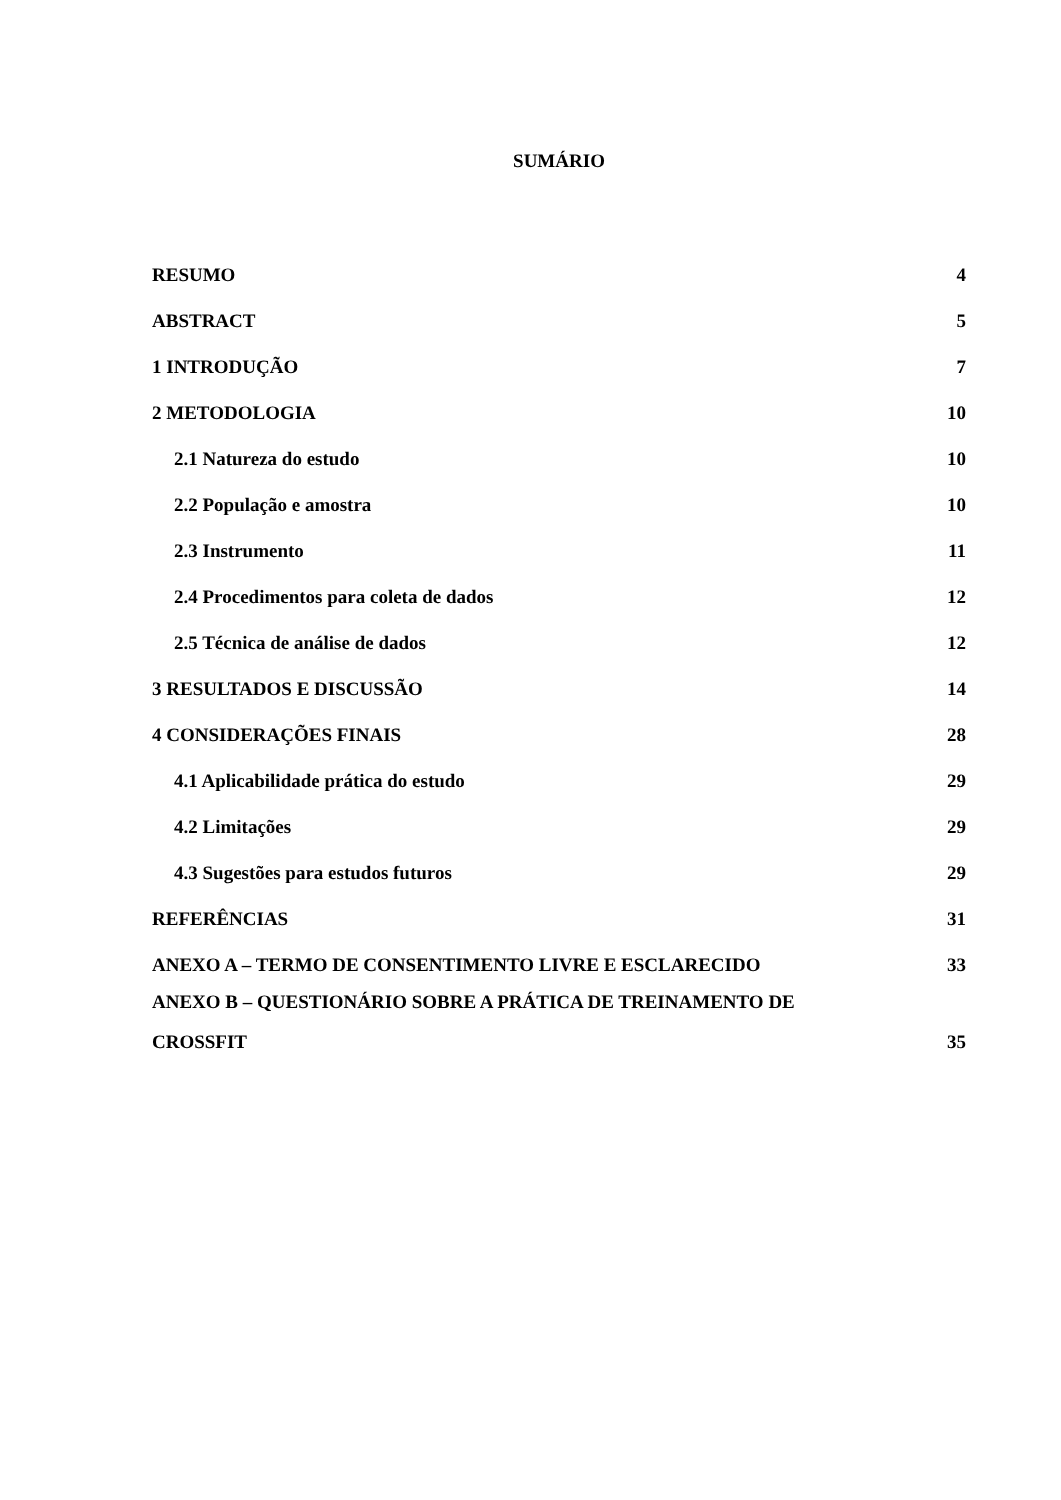SUMÁRIO
RESUMO 4
ABSTRACT 5
1 INTRODUÇÃO 7
2 METODOLOGIA 10
2.1 Natureza do estudo 10
2.2 População e amostra 10
2.3 Instrumento 11
2.4 Procedimentos para coleta de dados 12
2.5 Técnica de análise de dados 12
3 RESULTADOS E DISCUSSÃO 14
4 CONSIDERAÇÕES FINAIS 28
4.1 Aplicabilidade prática do estudo 29
4.2 Limitações 29
4.3 Sugestões para estudos futuros 29
REFERÊNCIAS 31
ANEXO A – TERMO DE CONSENTIMENTO LIVRE E ESCLARECIDO 33
ANEXO B – QUESTIONÁRIO SOBRE A PRÁTICA DE TREINAMENTO DE
CROSSFIT 35